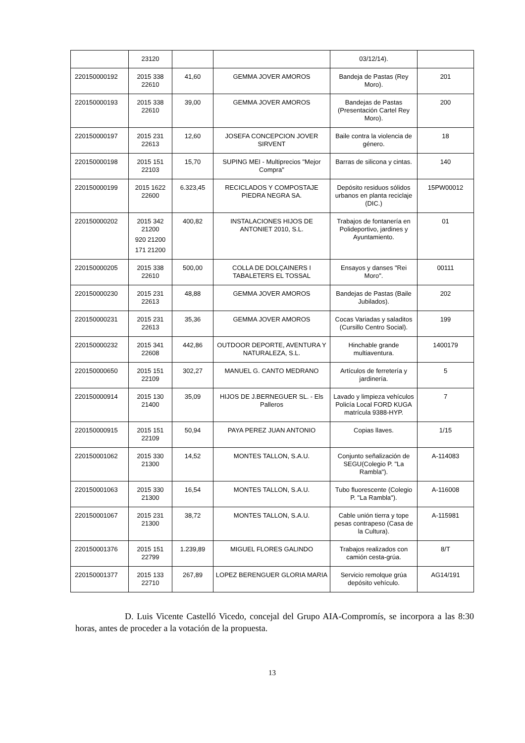| | 23120 | | | 03/12/14). | |
| 220150000192 | 2015 338 22610 | 41,60 | GEMMA JOVER AMOROS | Bandeja de Pastas (Rey Moro). | 201 |
| 220150000193 | 2015 338 22610 | 39,00 | GEMMA JOVER AMOROS | Bandejas de Pastas (Presentación Cartel Rey Moro). | 200 |
| 220150000197 | 2015 231 22613 | 12,60 | JOSEFA CONCEPCION JOVER SIRVENT | Baile contra la violencia de género. | 18 |
| 220150000198 | 2015 151 22103 | 15,70 | SUPING MEI - Multiprecios "Mejor Compra" | Barras de silicona y cintas. | 140 |
| 220150000199 | 2015 1622 22600 | 6.323,45 | RECICLADOS Y COMPOSTAJE PIEDRA NEGRA SA. | Depósito residuos sólidos urbanos en planta reciclaje (DIC.) | 15PW00012 |
| 220150000202 | 2015 342 21200 920 21200 171 21200 | 400,82 | INSTALACIONES HIJOS DE ANTONIET 2010, S.L. | Trabajos de fontanería en Polideportivo, jardines y Ayuntamiento. | 01 |
| 220150000205 | 2015 338 22610 | 500,00 | COLLA DE DOLÇAINERS I TABALETERS EL TOSSAL | Ensayos y danses "Rei Moro". | 00111 |
| 220150000230 | 2015 231 22613 | 48,88 | GEMMA JOVER AMOROS | Bandejas de Pastas (Baile Jubilados). | 202 |
| 220150000231 | 2015 231 22613 | 35,36 | GEMMA JOVER AMOROS | Cocas Variadas y saladitos (Cursillo Centro Social). | 199 |
| 220150000232 | 2015 341 22608 | 442,86 | OUTDOOR DEPORTE, AVENTURA Y NATURALEZA, S.L. | Hinchable grande multiaventura. | 1400179 |
| 220150000650 | 2015 151 22109 | 302,27 | MANUEL G. CANTO MEDRANO | Artículos de ferretería y jardinería. | 5 |
| 220150000914 | 2015 130 21400 | 35,09 | HIJOS DE J.BERNEGUER SL. - Els Palleros | Lavado y limpieza vehículos Policía Local FORD KUGA matrícula 9388-HYP. | 7 |
| 220150000915 | 2015 151 22109 | 50,94 | PAYA PEREZ JUAN ANTONIO | Copias llaves. | 1/15 |
| 220150001062 | 2015 330 21300 | 14,52 | MONTES TALLON, S.A.U. | Conjunto señalización de SEGU(Colegio P. "La Rambla"). | A-114083 |
| 220150001063 | 2015 330 21300 | 16,54 | MONTES TALLON, S.A.U. | Tubo fluorescente (Colegio P. "La Rambla"). | A-116008 |
| 220150001067 | 2015 231 21300 | 38,72 | MONTES TALLON, S.A.U. | Cable unión tierra y tope pesas contrapeso (Casa de la Cultura). | A-115981 |
| 220150001376 | 2015 151 22799 | 1.239,89 | MIGUEL FLORES GALINDO | Trabajos realizados con camión cesta-grúa. | 8/T |
| 220150001377 | 2015 133 22710 | 267,89 | LOPEZ BERENGUER GLORIA MARIA | Servicio remolque grúa depósito vehículo. | AG14/191 |
D. Luis Vicente Castelló Vicedo, concejal del Grupo AIA-Compromís, se incorpora a las 8:30 horas, antes de proceder a la votación de la propuesta.
13